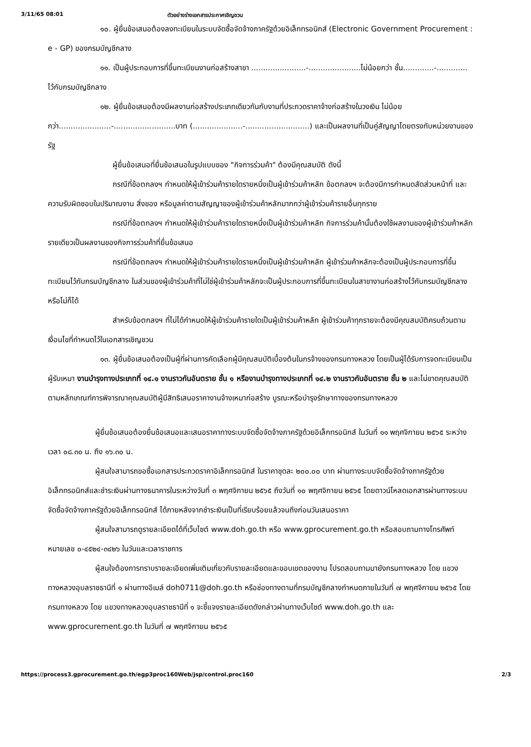3/11/65 08:01 ตัวอย่างร่างเอกสารประกาศเชิญชวน
๑๐. ผู้ยื่นข้อเสนอต้องลงทะเบียนในระบบจัดซื้อจัดจ้างภาครัฐด้วยอิเล็กทรอนิกส์ (Electronic Government Procurement : e - GP) ของกรมบัญชีกลาง
๑๑. เป็นผู้ประกอบการที่ขึ้นทะเบียนงานก่อสร้างสาขา .......................-......................ไม่น้อยกว่า ชั้น.............-............. ไว้กับกรมบัญชีกลาง
๑๒. ผู้ยื่นข้อเสนอต้องมีผลงานก่อสร้างประเภทเดียวกันกับงานที่ประกวดราคาจ้างก่อสร้างในวงเงิน ไม่น้อยกว่า......................-..........................บาท (.....................-...........................) และเป็นผลงานที่เป็นคู่สัญญาโดยตรงกับหน่วยงานของรัฐ
ผู้ยื่นข้อเสนอที่ยื่นข้อเสนอในรูปแบบของ "กิจการร่วมค้า" ต้องมีคุณสมบัติ ดังนี้
กรณีที่ข้อตกลงฯ กำหนดให้ผู้เข้าร่วมค้ารายใดรายหนึ่งเป็นผู้เข้าร่วมค้าหลัก ข้อตกลงฯ จะต้องมีการกำหนดสัดส่วนหน้าที่ และความรับผิดชอบในปริมาณงาน สิ่งของ หรือมูลค่าตามสัญญาของผู้เข้าร่วมค้าหลักมากกว่าผู้เข้าร่วมค้ารายอื่นทุกราย
กรณีที่ข้อตกลงฯ กำหนดให้ผู้เข้าร่วมค้ารายใดรายหนึ่งเป็นผู้เข้าร่วมค้าหลัก กิจการร่วมค้านั้นต้องใช้ผลงานของผู้เข้าร่วมค้าหลักรายเดียวเป็นผลงานของกิจการร่วมค้าที่ยื่นข้อเสนอ
กรณีที่ข้อตกลงฯ กำหนดให้ผู้เข้าร่วมค้ารายใดรายหนึ่งเป็นผู้เข้าร่วมค้าหลัก ผู้เข้าร่วมค้าหลักจะต้องเป็นผู้ประกอบการที่ขึ้นทะเบียนไว้กับกรมบัญชีกลาง ในส่วนของผู้เข้าร่วมค้าที่ไม่ใช่ผู้เข้าร่วมค้าหลักจะเป็นผู้ประกอบการที่ขึ้นทะเบียนในสาขางานก่อสร้างไว้กับกรมบัญชีกลางหรือไม่ก็ได้
สำหรับข้อตกลงฯ ที่ไม่ได้กำหนดให้ผู้เข้าร่วมค้ารายใดเป็นผู้เข้าร่วมค้าหลัก ผู้เข้าร่วมค้าทุกรายจะต้องมีคุณสมบัติครบถ้วนตามเงื่อนไขที่กำหนดไว้ในเอกสารเชิญชวน
๑๓. ผู้ยื่นข้อเสนอต้องเป็นผู้ที่ผ่านการคัดเลือกผู้มีคุณสมบัติเบื้องต้นในกรจ้างของกรมทางหลวง โดยเป็นผู้ได้รับการจดทะเบียนเป็นผู้รับเหมา งานบำรุงทางประเภทที่ ๑๔.๑ งานราวกันอันตราย ชั้น ๑ หรืองานบำรุงทางประเภทที่ ๑๔.๒ งานราวกันอันตราย ชั้น ๒ และไม่ขาดคุณสมบัติตามหลักเกณฑ์การพิจารณาคุณสมบัติผู้มีสิทธิเสนอราคางานจ้างเหมาก่อสร้าง บูรณะหรือบำรุงรักษาทางของกรมทางหลวง
ผู้ยื่นข้อเสนอต้องยื่นข้อเสนอและเสนอราคาทางระบบจัดซื้อจัดจ้างภาครัฐด้วยอิเล็กทรอนิกส์ ในวันที่ ๑๑ พฤศจิกายน ๒๕๖๕ ระหว่างเวลา ๐๘.๓๐ น. ถึง ๑๖.๓๐ น.
ผู้สนใจสามารถขอซื้อเอกสารประกวดราคาอิเล็กทรอนิกส์ ในราคาชุดละ ๒๐๐.๐๐ บาท ผ่านทางระบบจัดซื้อจัดจ้างภาครัฐด้วยอิเล็กทรอนิกส์และชำระเงินผ่านทางธนาคารในระหว่างวันที่ ๓ พฤศจิกายน ๒๕๖๕ ถึงวันที่ ๑๐ พฤศจิกายน ๒๕๖๕ โดยดาวน์โหลดเอกสารผ่านทางระบบจัดซื้อจัดจ้างภาครัฐด้วยอิเล็กทรอนิกส์ ได้ภายหลังจากชำระเงินเป็นที่เรียบร้อยแล้วจนถึงก่อนวันเสนอราคา
ผู้สนใจสามารถดูรายละเอียดได้ที่เว็บไซต์ www.doh.go.th หรือ www.gprocurement.go.th หรือสอบถามทางโทรศัพท์หมายเลข ๐-๔๕๒๔-๓๔๒๖ ในวันและเวลาราชการ
ผู้สนใจต้องการทราบรายละเอียดเพิ่มเติมเกี่ยวกับรายละเอียดและขอบเขตของงาน โปรดสอบถามมายังกรมทางหลวง โดย แขวงทางหลวงอุบลราชธานีที่ ๑ ผ่านทางอีเมล์ doh0711@doh.go.th หรือช่องทางตามที่กรมบัญชีกลางกำหนดภายในวันที่ ๗ พฤศจิกายน ๒๕๖๕ โดยกรมทางหลวง โดย แขวงทางหลวงอุบลราชธานีที่ ๑ จะชี้แจงรายละเอียดดังกล่าวผ่านทางเว็บไซต์ www.doh.go.th และ www.gprocurement.go.th ในวันที่ ๗ พฤศจิกายน ๒๕๖๕
https://process3.gprocurement.go.th/egp3proc160Web/jsp/control.proc160 2/3